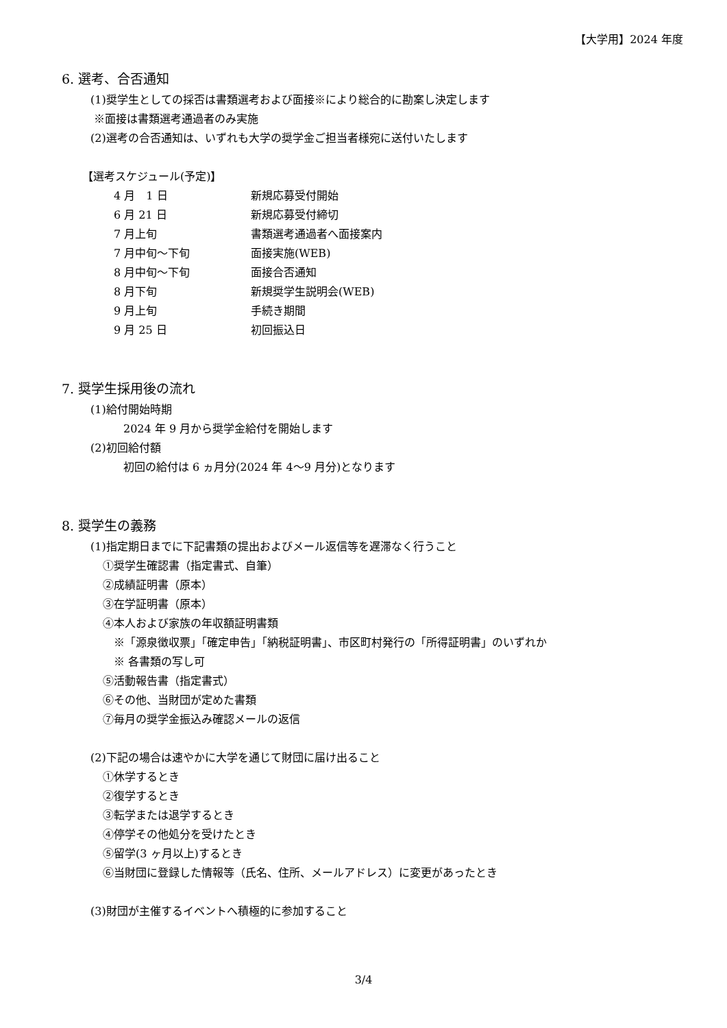【大学用】2024 年度
6. 選考、合否通知
(1)奨学生としての採否は書類選考および面接※により総合的に勘案し決定します
※面接は書類選考通過者のみ実施
(2)選考の合否通知は、いずれも大学の奨学金ご担当者様宛に送付いたします
【選考スケジュール(予定)】
| 4 月 1 日 | 新規応募受付開始 |
| 6 月 21 日 | 新規応募受付締切 |
| 7 月上旬 | 書類選考通過者へ面接案内 |
| 7 月中旬～下旬 | 面接実施(WEB) |
| 8 月中旬～下旬 | 面接合否通知 |
| 8 月下旬 | 新規奨学生説明会(WEB) |
| 9 月上旬 | 手続き期間 |
| 9 月 25 日 | 初回振込日 |
7. 奨学生採用後の流れ
(1)給付開始時期
2024 年 9 月から奨学金給付を開始します
(2)初回給付額
初回の給付は 6 ヵ月分(2024 年 4～9 月分)となります
8. 奨学生の義務
(1)指定期日までに下記書類の提出およびメール返信等を遅滞なく行うこと
①奨学生確認書（指定書式、自筆）
②成績証明書（原本）
③在学証明書（原本）
④本人および家族の年収額証明書類
※「源泉徴収票」「確定申告」「納税証明書」、市区町村発行の「所得証明書」のいずれか
※ 各書類の写し可
⑤活動報告書（指定書式）
⑥その他、当財団が定めた書類
⑦毎月の奨学金振込み確認メールの返信
(2)下記の場合は速やかに大学を通じて財団に届け出ること
①休学するとき
②復学するとき
③転学または退学するとき
④停学その他処分を受けたとき
⑤留学(3 ヶ月以上)するとき
⑥当財団に登録した情報等（氏名、住所、メールアドレス）に変更があったとき
(3)財団が主催するイベントへ積極的に参加すること
3/4